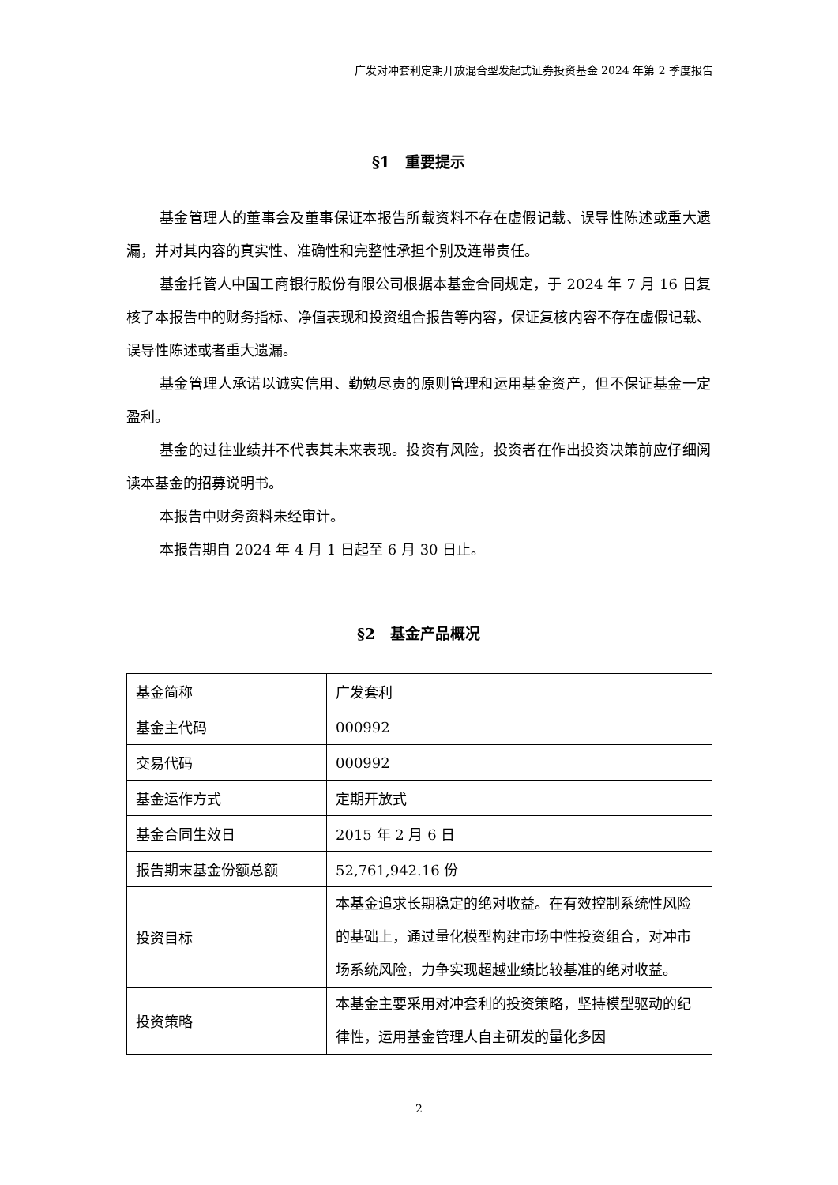广发对冲套利定期开放混合型发起式证券投资基金 2024 年第 2 季度报告
§1　重要提示
基金管理人的董事会及董事保证本报告所载资料不存在虚假记载、误导性陈述或重大遗漏，并对其内容的真实性、准确性和完整性承担个别及连带责任。
基金托管人中国工商银行股份有限公司根据本基金合同规定，于 2024 年 7 月 16 日复核了本报告中的财务指标、净值表现和投资组合报告等内容，保证复核内容不存在虚假记载、误导性陈述或者重大遗漏。
基金管理人承诺以诚实信用、勤勉尽责的原则管理和运用基金资产，但不保证基金一定盈利。
基金的过往业绩并不代表其未来表现。投资有风险，投资者在作出投资决策前应仔细阅读本基金的招募说明书。
本报告中财务资料未经审计。
本报告期自 2024 年 4 月 1 日起至 6 月 30 日止。
§2　基金产品概况
| 基金简称 | 广发套利 |
| 基金主代码 | 000992 |
| 交易代码 | 000992 |
| 基金运作方式 | 定期开放式 |
| 基金合同生效日 | 2015 年 2 月 6 日 |
| 报告期末基金份额总额 | 52,761,942.16 份 |
| 投资目标 | 本基金追求长期稳定的绝对收益。在有效控制系统性风险的基础上，通过量化模型构建市场中性投资组合，对冲市场系统风险，力争实现超越业绩比较基准的绝对收益。 |
| 投资策略 | 本基金主要采用对冲套利的投资策略，坚持模型驱动的纪律性，运用基金管理人自主研发的量化多因 |
2